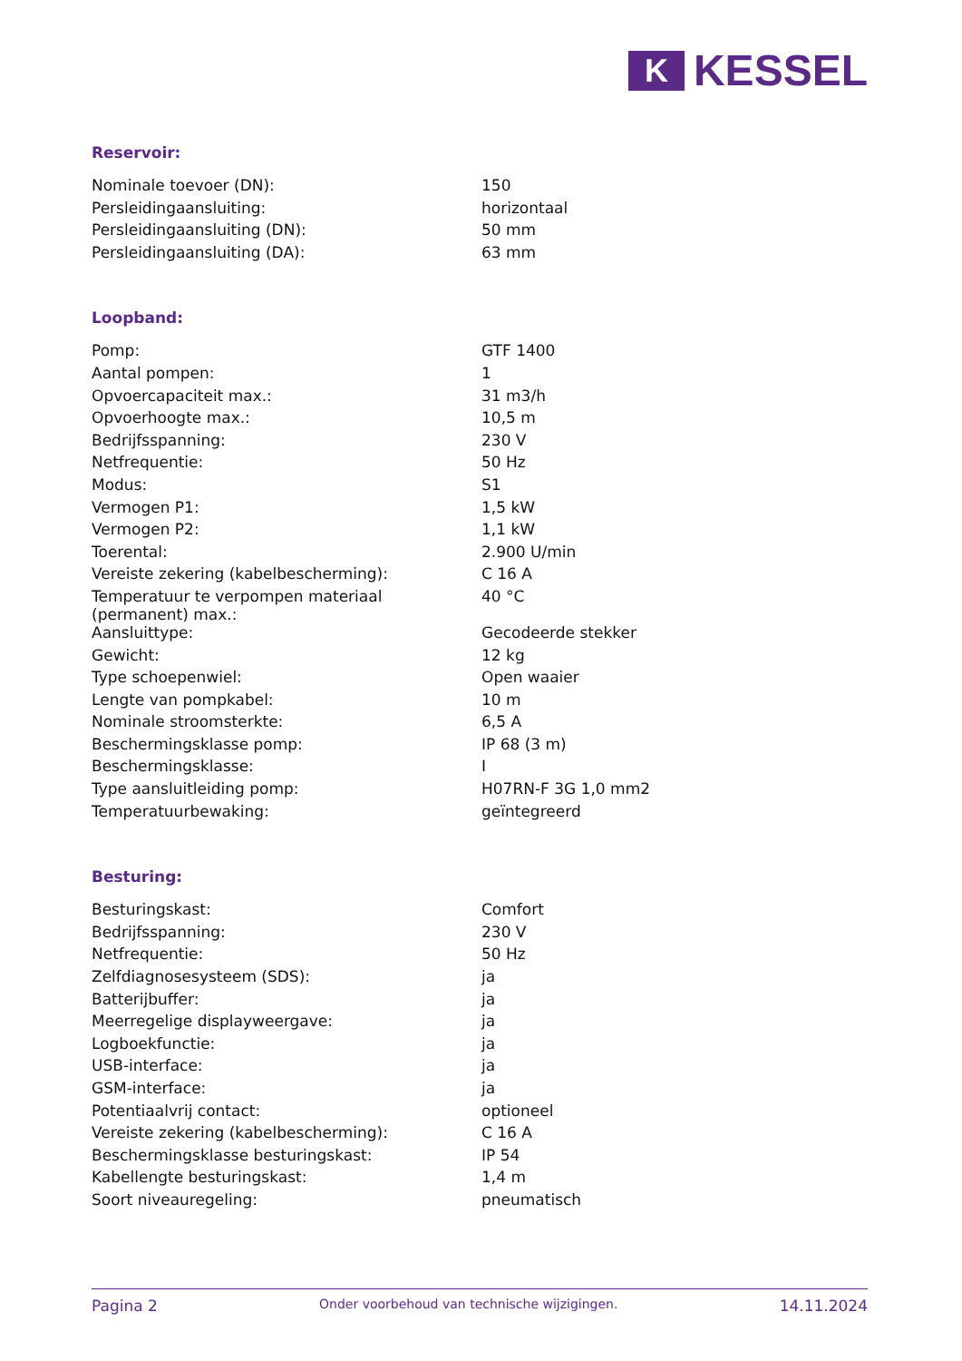K
KESSEL
Reservoir:
| Nominale toevoer (DN): | 150 |
| Persleidingaansluiting: | horizontaal |
| Persleidingaansluiting (DN): | 50 mm |
| Persleidingaansluiting (DA): | 63 mm |
Loopband:
| Pomp: | GTF 1400 |
| Aantal pompen: | 1 |
| Opvoercapaciteit max.: | 31 m3/h |
| Opvoerhoogte max.: | 10,5 m |
| Bedrijfsspanning: | 230 V |
| Netfrequentie: | 50 Hz |
| Modus: | S1 |
| Vermogen P1: | 1,5 kW |
| Vermogen P2: | 1,1 kW |
| Toerental: | 2.900 U/min |
| Vereiste zekering (kabelbescherming): | C 16 A |
| Temperatuur te verpompen materiaal (permanent) max.: | 40 °C |
| Aansluittype: | Gecodeerde stekker |
| Gewicht: | 12 kg |
| Type schoepenwiel: | Open waaier |
| Lengte van pompkabel: | 10 m |
| Nominale stroomsterkte: | 6,5 A |
| Beschermingsklasse pomp: | IP 68 (3 m) |
| Beschermingsklasse: | I |
| Type aansluitleiding pomp: | H07RN-F 3G 1,0 mm2 |
| Temperatuurbewaking: | geïntegreerd |
Besturing:
| Besturingskast: | Comfort |
| Bedrijfsspanning: | 230 V |
| Netfrequentie: | 50 Hz |
| Zelfdiagnosesysteem (SDS): | ja |
| Batterijbuffer: | ja |
| Meerregelige displayweergave: | ja |
| Logboekfunctie: | ja |
| USB-interface: | ja |
| GSM-interface: | ja |
| Potentiaalvrij contact: | optioneel |
| Vereiste zekering (kabelbescherming): | C 16 A |
| Beschermingsklasse besturingskast: | IP 54 |
| Kabellengte besturingskast: | 1,4 m |
| Soort niveauregeling: | pneumatisch |
Pagina 2 Onder voorbehoud van technische wijzigingen. 14.11.2024